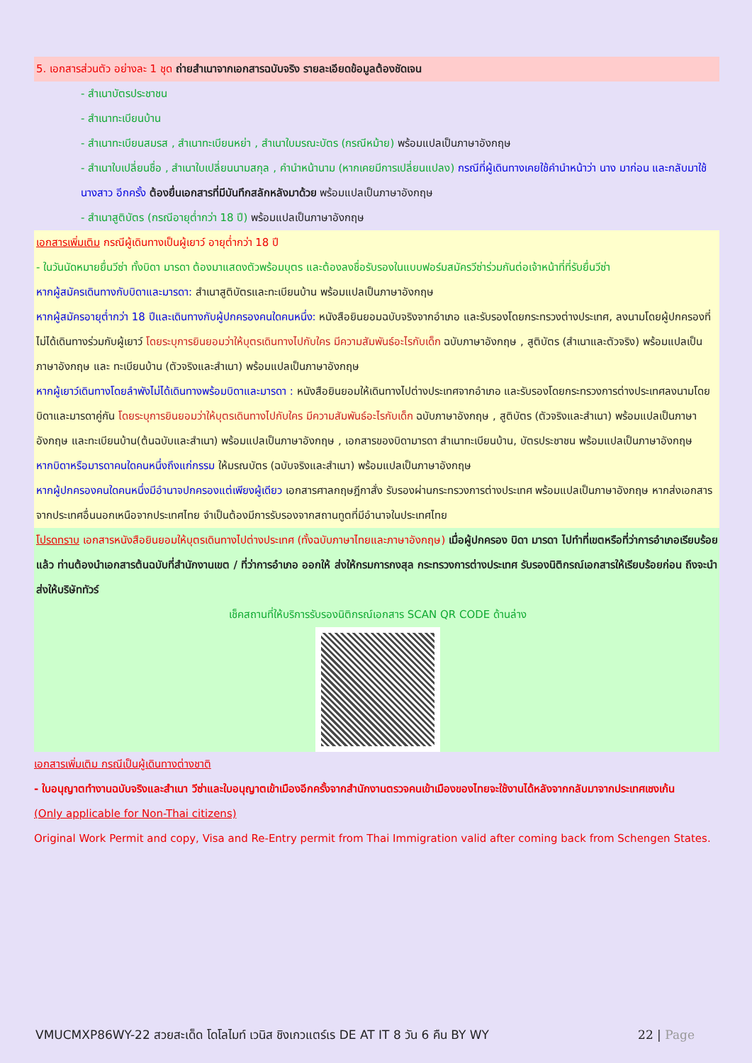5. เอกสารส่วนตัว อย่างละ 1 ชุด ถ่ายสำเนาจากเอกสารฉบับจริง รายละเอียดข้อมูลต้องชัดเจน
- สำเนาบัตรประชาชน
- สำเนาทะเบียนบ้าน
- สำเนาทะเบียนสมรส , สำเนาทะเบียนหย่า , สำเนาใบมรณะบัตร (กรณีหม้าย) พร้อมแปลเป็นภาษาอังกฤษ
- สำเนาใบเปลี่ยนชื่อ , สำเนาใบเปลี่ยนนามสกุล , คำนำหน้านาม (หากเคยมีการเปลี่ยนแปลง) กรณีที่ผู้เดินทางเคยใช้คำนำหน้าว่า นาง มาก่อน และกลับมาใช้ นางสาว อีกครั้ง ต้องยื่นเอกสารที่มีบันทึกสลักหลังมาด้วย พร้อมแปลเป็นภาษาอังกฤษ
- สำเนาสูติบัตร (กรณีอายุต่ำกว่า 18 ปี) พร้อมแปลเป็นภาษาอังกฤษ
เอกสารเพิ่มเติม กรณีผู้เดินทางเป็นผู้เยาว์ อายุต่ำกว่า 18 ปี
- ในวันนัดหมายยื่นวีซ่า ทั้งบิดา มารดา ต้องมาแสดงตัวพร้อมบุตร และต้องลงชื่อรับรองในแบบฟอร์มสมัครวีซ่าร่วมกันต่อเจ้าหน้าที่ที่รับยื่นวีซ่า
หากผู้สมัครเดินทางกับบิดาและมารดา: สำเนาสูติบัตรและทะเบียนบ้าน พร้อมแปลเป็นภาษาอังกฤษ
หากผู้สมัครอายุต่ำกว่า 18 ปีและเดินทางกับผู้ปกครองคนใดคนหนึ่ง: หนังสือยินยอมฉบับจริงจากอำเภอ และรับรองโดยกระทรวงต่างประเทศ, ลงนามโดยผู้ปกครองที่ไม่ได้เดินทางร่วมกับผู้เยาว์ โดยระบุการยินยอมว่าให้บุตรเดินทางไปกับใคร มีความสัมพันธ์อะไรกับเด็ก ฉบับภาษาอังกฤษ , สูติบัตร (สำเนาและตัวจริง) พร้อมแปลเป็นภาษาอังกฤษ และ ทะเบียนบ้าน (ตัวจริงและสำเนา) พร้อมแปลเป็นภาษาอังกฤษ
หากผู้เยาว์เดินทางโดยลำพังไม่ได้เดินทางพร้อมบิดาและมารดา : หนังสือยินยอมให้เดินทางไปต่างประเทศจากอำเภอ และรับรองโดยกระทรวงการต่างประเทศลงนามโดยบิดาและมารดาคู่กัน โดยระบุการยินยอมว่าให้บุตรเดินทางไปกับใคร มีความสัมพันธ์อะไรกับเด็ก ฉบับภาษาอังกฤษ , สูติบัตร (ตัวจริงและสำเนา) พร้อมแปลเป็นภาษาอังกฤษ และทะเบียนบ้าน(ต้นฉบับและสำเนา) พร้อมแปลเป็นภาษาอังกฤษ , เอกสารของบิดามารดา สำเนาทะเบียนบ้าน, บัตรประชาชน พร้อมแปลเป็นภาษาอังกฤษ
หากบิดาหรือมารดาคนใดคนหนึ่งถึงแก่กรรม ให้มรณบัตร (ฉบับจริงและสำเนา) พร้อมแปลเป็นภาษาอังกฤษ
หากผู้ปกครองคนใดคนหนึ่งมีอำนาจปกครองแต่เพียงผู้เดียว เอกสารศาลกฤษฎีกาสั่ง รับรองผ่านกระทรวงการต่างประเทศ พร้อมแปลเป็นภาษาอังกฤษ หากส่งเอกสารจากประเทศอื่นนอกเหนือจากประเทศไทย จำเป็นต้องมีการรับรองจากสถานทูตที่มีอำนาจในประเทศไทย
โปรดทราบ เอกสารหนังสือยินยอมให้บุตรเดินทางไปต่างประเทศ (ทั้งฉบับภาษาไทยและภาษาอังกฤษ) เมื่อผู้ปกครอง บิดา มารดา ไปทำที่เขตหรือที่ว่าการอำเภอเรียบร้อยแล้ว ท่านต้องนำเอกสารต้นฉบับที่สำนักงานเขต / ที่ว่าการอำเภอ ออกให้ ส่งให้กรมการกงสุล กระทรวงการต่างประเทศ รับรองนิติกรณ์เอกสารให้เรียบร้อยก่อน ถึงจะนำส่งให้บริษัททัวร์
เช็คสถานที่ให้บริการรับรองนิติกรณ์เอกสาร SCAN QR CODE ด้านล่าง
เอกสารเพิ่มเติม กรณีเป็นผู้เดินทางต่างชาติ
- ใบอนุญาตทำงานฉบับจริงและสำเนา วีซ่าและใบอนุญาตเข้าเมืองอีกครั้งจากสำนักงานตรวจคนเข้าเมืองของไทยจะใช้งานได้หลังจากกลับมาจากประเทศเชงเก้น
(Only applicable for Non-Thai citizens)
Original Work Permit and copy, Visa and Re-Entry permit from Thai Immigration valid after coming back from Schengen States.
VMUCMXP86WY-22 สวยสะเด็ด โดโลไมท์ เวนิส ชิงเกวแตร์เร DE AT IT 8 วัน 6 คืน BY WY 22 | Page